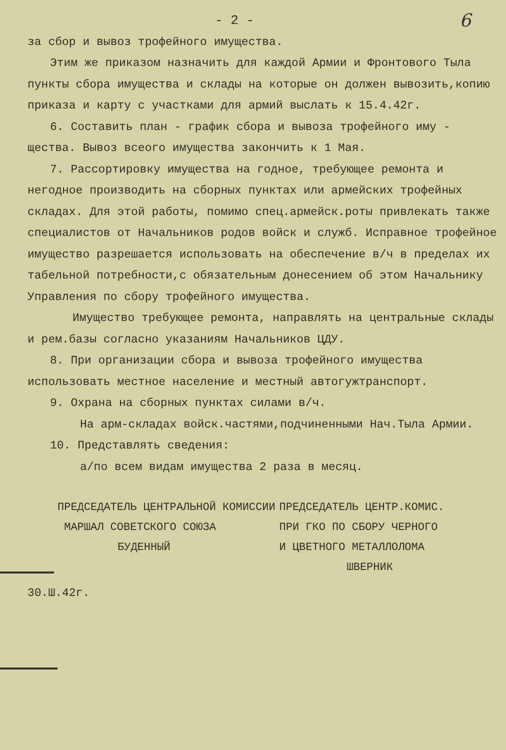- 2 - 6
за сбор и вывоз трофейного имущества.
Этим же приказом назначить для каждой Армии и Фронтового Тыла пункты сбора имущества и склады на которые он должен вывозить,копию приказа и карту с участками для армий выслать к 15.4.42г.
6. Составить план - график сбора и вывоза трофейного иму - щества. Вывоз всеого имущества закончить к 1 Мая.
7. Рассортировку имущества на годное, требующее ремонта и негодное производить на сборных пунктах или армейских трофейных складах. Для этой работы, помимо спец.армейск.роты привлекать также специалистов от Начальников родов войск и служб. Исправное трофейное имущество разрешается использовать на обеспечение в/ч в пределах их табельной потребности,с обязательным донесением об этом Начальнику Управления по сбору трофейного имущества.
Имущество требующее ремонта, направлять на центральные склады и рем.базы согласно указаниям Начальников ЦДУ.
8. При организации сбора и вывоза трофейного имущества использовать местное население и местный автогужтранспорт.
9. Охрана на сборных пунктах силами в/ч.
На арм-складах войск.частями,подчиненными Нач.Тыла Армии.
10. Представлять сведения:
а/по всем видам имущества 2 раза в месяц.
ПРЕДСЕДАТЕЛЬ ЦЕНТРАЛЬНОЙ КОМИССИИ
МАРШАЛ СОВЕТСКОГО СОЮЗА
БУДЕННЫЙ
ПРЕДСЕДАТЕЛЬ ЦЕНТР.КОМИС.
ПРИ ГКО ПО СБОРУ ЧЕРНОГО
И ЦВЕТНОГО МЕТАЛЛОЛОМА
ШВЕРНИК
30.Ш.42г.